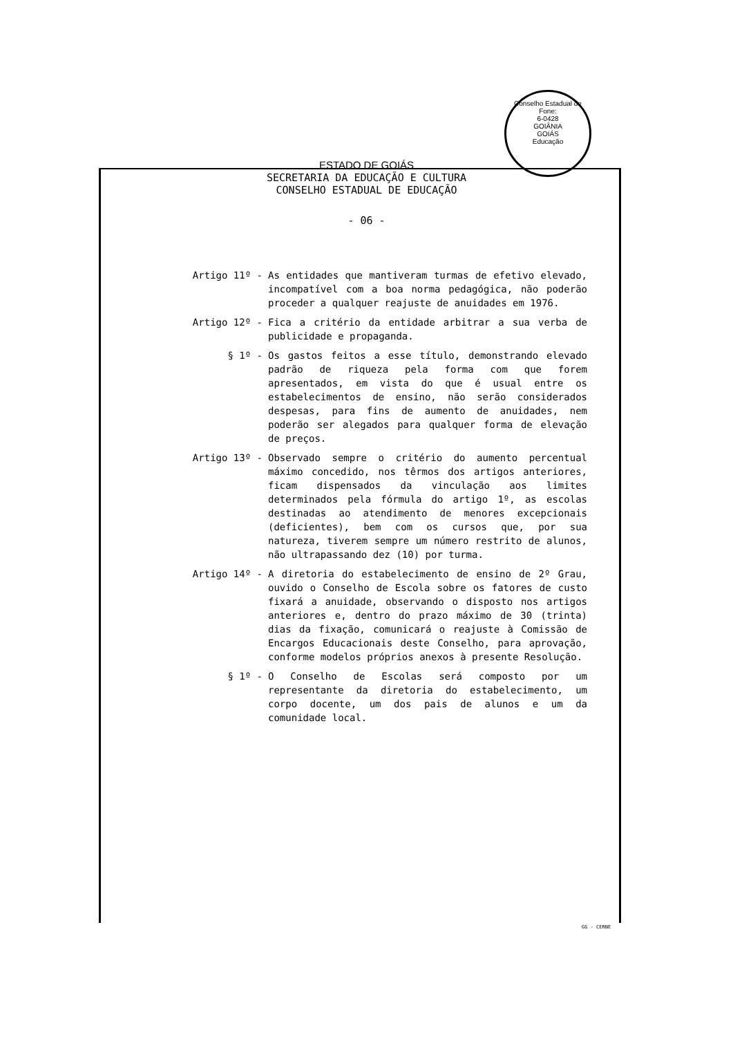Conselho Estadual de
Fone:
6-0428
GOIÂNIA
GOIÁS
Educação
ESTADO DE GOIÁS
SECRETARIA DA EDUCAÇÃO E CULTURA
CONSELHO ESTADUAL DE EDUCAÇÃO
- 06 -
Artigo 11º - As entidades que mantiveram turmas de efetivo elevado, incompatível com a boa norma pedagógica, não poderão proceder a qualquer reajuste de anuidades em 1976.
Artigo 12º - Fica a critério da entidade arbitrar a sua verba de publicidade e propaganda.
§ 1º - Os gastos feitos a esse título, demonstrando elevado padrão de riqueza pela forma com que forem apresentados, em vista do que é usual entre os estabelecimentos de ensino, não serão considerados despesas, para fins de aumento de anuidades, nem poderão ser alegados para qualquer forma de elevação de preços.
Artigo 13º - Observado sempre o critério do aumento percentual máximo concedido, nos têrmos dos artigos anteriores, ficam dispensados da vinculação aos limites determinados pela fórmula do artigo 1º, as escolas destinadas ao atendimento de menores excepcionais (deficientes), bem com os cursos que, por sua natureza, tiverem sempre um número restrito de alunos, não ultrapassando dez (10) por turma.
Artigo 14º - A diretoria do estabelecimento de ensino de 2º Grau, ouvido o Conselho de Escola sobre os fatores de custo fixará a anuidade, observando o disposto nos artigos anteriores e, dentro do prazo máximo de 30 (trinta) dias da fixação, comunicará o reajuste à Comissão de Encargos Educacionais deste Conselho, para aprovação, conforme modelos próprios anexos à presente Resolução.
§ 1º - O Conselho de Escolas será composto por um representante da diretoria do estabelecimento, um corpo docente, um dos pais de alunos e um da comunidade local.
GG - CERNE